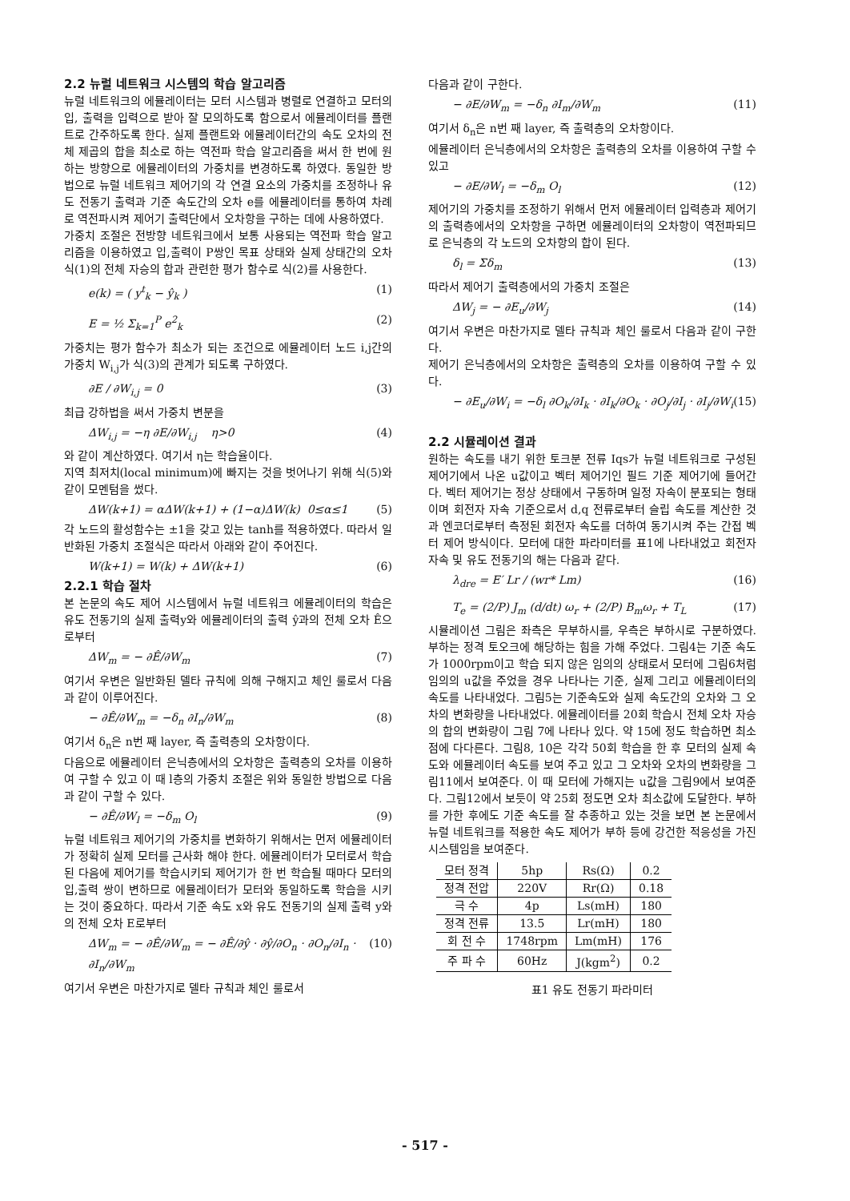2.2 뉴럴 네트워크 시스템의 학습 알고리즘
뉴럴 네트워크의 에뮬레이터는 모터 시스템과 병렬로 연결하고 모터의 입, 출력을 입력으로 받아 잘 모의하도록 함으로서 에뮬레이터를 플랜트로 간주하도록 한다. 실제 플랜트와 에뮬레이터간의 속도 오차의 전체 제곱의 합을 최소로 하는 역전파 학습 알고리즘을 써서 한 번에 원하는 방향으로 에뮬레이터의 가중치를 변경하도록 하였다. 동일한 방법으로 뉴럴 네트워크 제어기의 각 연결 요소의 가중치를 조정하나 유도 전동기 출력과 기준 속도간의 오차 e를 에뮬레이터를 통하여 차례로 역전파시켜 제어기 출력단에서 오차항을 구하는 데에 사용하였다.
가중치 조절은 전방향 네트워크에서 보통 사용되는 역전파 학습 알고리즘을 이용하였고 입,출력이 P쌍인 목표 상태와 실제 상태간의 오차 식(1)의 전체 자승의 합과 관련한 평가 함수로 식(2)를 사용한다.
e(k) = ( y<sup>t</sup><sub>k</sub> − ŷ<sub>k</sub> ) (1)
E = ½ Σ<sub>k=1</sub><sup>P</sup> e<sup>2</sup><sub>k</sub> (2)
가중치는 평가 함수가 최소가 되는 조건으로 에뮬레이터 노드 i,j간의 가중치 W<sub>i,j</sub>가 식(3)의 관계가 되도록 구하였다.
∂E / ∂W<sub>i,j</sub> = 0 (3)
최급 강하법을 써서 가중치 변분을
ΔW<sub>i,j</sub> = −η ∂E/∂W<sub>i,j</sub> η>0 (4)
와 같이 계산하였다. 여기서 η는 학습율이다.
지역 최저치(local minimum)에 빠지는 것을 벗어나기 위해 식(5)와 같이 모멘텀을 썼다.
ΔW(k+1) = αΔW(k+1) + (1−α)ΔW(k) 0≤α≤1 (5)
각 노드의 활성함수는 ±1을 갖고 있는 tanh를 적용하였다. 따라서 일반화된 가중치 조절식은 따라서 아래와 같이 주어진다.
W(k+1) = W(k) + ΔW(k+1) (6)
2.2.1 학습 절차
본 논문의 속도 제어 시스템에서 뉴럴 네트워크 에뮬레이터의 학습은 유도 전동기의 실제 출력y와 에뮬레이터의 출력 ŷ과의 전체 오차 Ê으로부터
ΔW<sub>m</sub> = − ∂Ê/∂W<sub>m</sub> (7)
여기서 우변은 일반화된 델타 규칙에 의해 구해지고 체인 룰로서 다음과 같이 이루어진다.
− ∂Ê/∂W<sub>m</sub> = −δ<sub>n</sub> ∂I<sub>n</sub>/∂W<sub>m</sub> (8)
여기서 δ<sub>n</sub>은 n번 째 layer, 즉 출력층의 오차항이다.
다음으로 에뮬레이터 은닉층에서의 오차항은 출력층의 오차를 이용하여 구할 수 있고 이 때 l층의 가중치 조절은 위와 동일한 방법으로 다음과 같이 구할 수 있다.
− ∂Ê/∂W<sub>l</sub> = −δ<sub>m</sub> O<sub>l</sub> (9)
뉴럴 네트워크 제어기의 가중치를 변화하기 위해서는 먼저 에뮬레이터가 정확히 실제 모터를 근사화 해야 한다. 에뮬레이터가 모터로서 학습된 다음에 제어기를 학습시키되 제어기가 한 번 학습될 때마다 모터의 입,출력 쌍이 변하므로 에뮬레이터가 모터와 동일하도록 학습을 시키는 것이 중요하다. 따라서 기준 속도 x와 유도 전동기의 실제 출력 y와의 전체 오차 E로부터
ΔW<sub>m</sub> = − ∂Ê/∂W<sub>m</sub> = − ∂Ê/∂ŷ · ∂ŷ/∂O<sub>n</sub> · ∂O<sub>n</sub>/∂I<sub>n</sub> · ∂I<sub>n</sub>/∂W<sub>m</sub> (10)
여기서 우변은 마찬가지로 델타 규칙과 체인 룰로서
다음과 같이 구한다.
− ∂E/∂W<sub>m</sub> = −δ<sub>n</sub> ∂I<sub>m</sub>/∂W<sub>m</sub> (11)
여기서 δ<sub>n</sub>은 n번 째 layer, 즉 출력층의 오차항이다.
에뮬레이터 은닉층에서의 오차항은 출력층의 오차를 이용하여 구할 수 있고
− ∂E/∂W<sub>l</sub> = −δ<sub>m</sub> O<sub>l</sub> (12)
제어기의 가중치를 조정하기 위해서 먼저 에뮬레이터 입력층과 제어기의 출력층에서의 오차항을 구하면 에뮬레이터의 오차항이 역전파되므로 은닉층의 각 노드의 오차항의 합이 된다.
δ<sub>l</sub> = Σδ<sub>m</sub> (13)
따라서 제어기 출력층에서의 가중치 조절은
ΔW<sub>j</sub> = − ∂E<sub>u</sub>/∂W<sub>j</sub> (14)
여기서 우변은 마찬가지로 델타 규칙과 체인 룰로서 다음과 같이 구한다.
제어기 은닉층에서의 오차항은 출력층의 오차를 이용하여 구할 수 있다.
− ∂E<sub>u</sub>/∂W<sub>i</sub> = −δ<sub>l</sub> ∂O<sub>k</sub>/∂I<sub>k</sub> · ∂I<sub>k</sub>/∂O<sub>k</sub> · ∂O<sub>j</sub>/∂I<sub>j</sub> · ∂I<sub>j</sub>/∂W<sub>i</sub> (15)
2.2 시뮬레이션 결과
원하는 속도를 내기 위한 토크분 전류 Iqs가 뉴럴 네트워크로 구성된 제어기에서 나온 u값이고 벡터 제어기인 필드 기준 제어기에 들어간다. 벡터 제어기는 정상 상태에서 구동하며 일정 자속이 분포되는 형태이며 회전자 자속 기준으로서 d,q 전류로부터 슬립 속도를 계산한 것과 엔코더로부터 측정된 회전자 속도를 더하여 동기시켜 주는 간접 벡터 제어 방식이다. 모터에 대한 파라미터를 표1에 나타내었고 회전자 자속 및 유도 전동기의 해는 다음과 같다.
λ<sub>dre</sub> = E′ Lr / (wr* Lm) (16)
T<sub>e</sub> = (2/P) J<sub>m</sub> (d/dt) ω<sub>r</sub> + (2/P) B<sub>m</sub>ω<sub>r</sub> + T<sub>L</sub> (17)
시뮬레이션 그림은 좌측은 무부하시를, 우측은 부하시로 구분하였다. 부하는 정격 토오크에 해당하는 힘을 가해 주었다. 그림4는 기준 속도가 1000rpm이고 학습 되지 않은 임의의 상태로서 모터에 그림6처럼 임의의 u값을 주었을 경우 나타나는 기준, 실제 그리고 에뮬레이터의 속도를 나타내었다. 그림5는 기준속도와 실제 속도간의 오차와 그 오차의 변화량을 나타내었다. 에뮬레이터를 20회 학습시 전체 오차 자승의 합의 변화량이 그림 7에 나타나 있다. 약 15에 정도 학습하면 최소점에 다다른다. 그림8, 10은 각각 50회 학습을 한 후 모터의 실제 속도와 에뮬레이터 속도를 보여 주고 있고 그 오차와 오차의 변화량을 그림11에서 보여준다. 이 때 모터에 가해지는 u값을 그림9에서 보여준다. 그림12에서 보듯이 약 25회 정도면 오차 최소값에 도달한다. 부하를 가한 후에도 기준 속도를 잘 추종하고 있는 것을 보면 본 논문에서 뉴럴 네트워크를 적용한 속도 제어가 부하 등에 강건한 적응성을 가진 시스템임을 보여준다.
| 모터 정격 | 5hp | Rs(Ω) | 0.2 |
| 정격 전압 | 220V | Rr(Ω) | 0.18 |
| 극 수 | 4p | Ls(mH) | 180 |
| 정격 전류 | 13.5 | Lr(mH) | 180 |
| 회 전 수 | 1748rpm | Lm(mH) | 176 |
| 주 파 수 | 60Hz | J(kgm<sup>2</sup>) | 0.2 |
표1 유도 전동기 파라미터
- 517 -